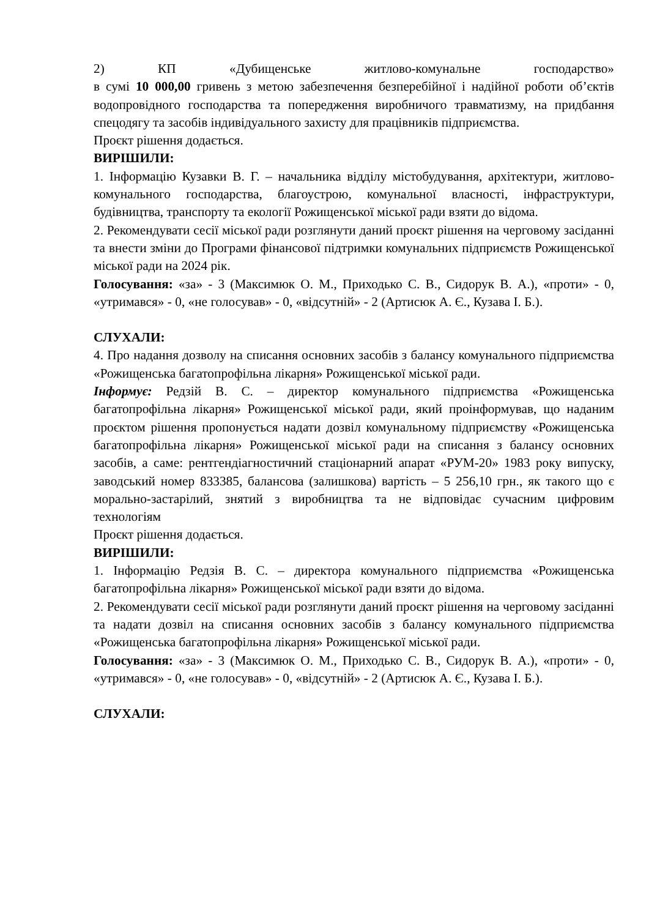2) КП «Дубищенське житлово-комунальне господарство»
в сумі 10 000,00 гривень з метою забезпечення безперебійної і надійної роботи об’єктів водопровідного господарства та попередження виробничого травматизму, на придбання спецодягу та засобів індивідуального захисту для працівників підприємства.
Проєкт рішення додається.
ВИРІШИЛИ:
1. Інформацію Кузавки В. Г. – начальника відділу містобудування, архітектури, житлово-комунального господарства, благоустрою, комунальної власності, інфраструктури, будівництва, транспорту та екології Рожищенської міської ради взяти до відома.
2. Рекомендувати сесії міської ради розглянути даний проєкт рішення на черговому засіданні та внести зміни до Програми фінансової підтримки комунальних підприємств Рожищенської міської ради на 2024 рік.
Голосування: «за» - 3 (Максимюк О. М., Приходько С. В., Сидорук В. А.), «проти» - 0, «утримався» - 0, «не голосував» - 0, «відсутній» - 2 (Артисюк А. Є., Кузава І. Б.).
СЛУХАЛИ:
4. Про надання дозволу на списання основних засобів з балансу комунального підприємства «Рожищенська багатопрофільна лікарня» Рожищенської міської ради.
Інформує: Редзій В. С. – директор комунального підприємства «Рожищенська багатопрофільна лікарня» Рожищенської міської ради, який проінформував, що наданим проєктом рішення пропонується надати дозвіл комунальному підприємству «Рожищенська багатопрофільна лікарня» Рожищенської міської ради на списання з балансу основних засобів, а саме: рентгендіагностичний стаціонарний апарат «РУМ-20» 1983 року випуску, заводський номер 833385, балансова (залишкова) вартість – 5 256,10 грн., як такого що є морально-застарілий, знятий з виробництва та не відповідає сучасним цифровим технологіям
Проєкт рішення додається.
ВИРІШИЛИ:
1. Інформацію Редзія В. С. – директора комунального підприємства «Рожищенська багатопрофільна лікарня» Рожищенської міської ради взяти до відома.
2. Рекомендувати сесії міської ради розглянути даний проєкт рішення на черговому засіданні та надати дозвіл на списання основних засобів з балансу комунального підприємства «Рожищенська багатопрофільна лікарня» Рожищенської міської ради.
Голосування: «за» - 3 (Максимюк О. М., Приходько С. В., Сидорук В. А.), «проти» - 0, «утримався» - 0, «не голосував» - 0, «відсутній» - 2 (Артисюк А. Є., Кузава І. Б.).
СЛУХАЛИ: